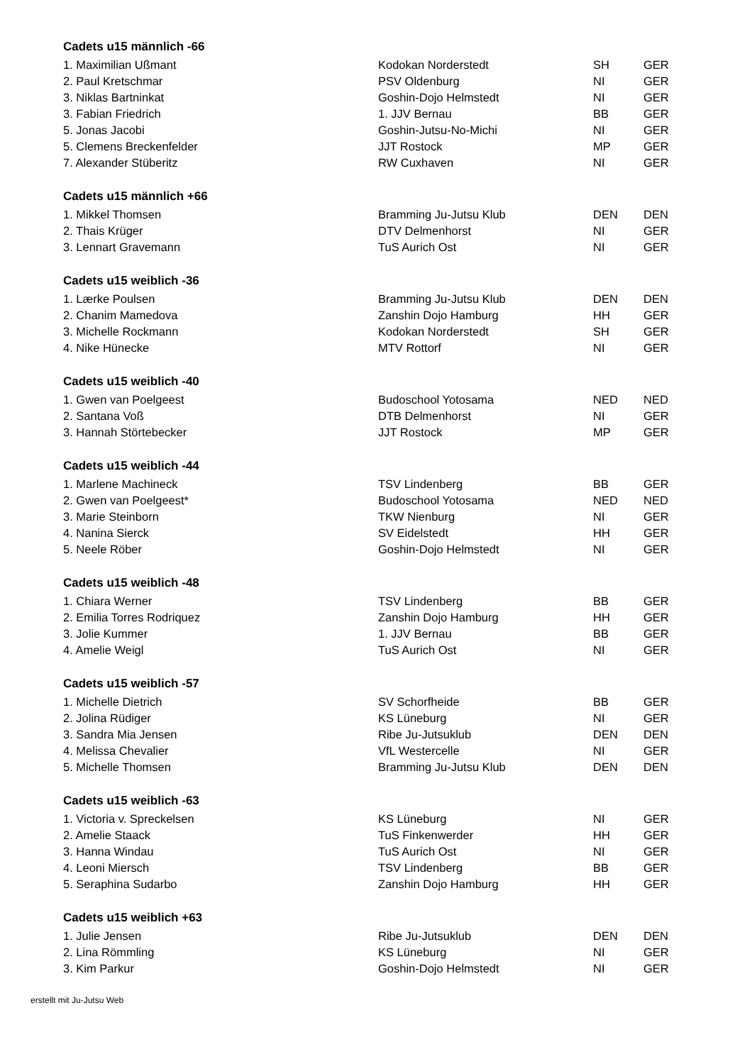Cadets u15 männlich -66
| 1. Maximilian Ußmant | Kodokan Norderstedt | SH | GER |
| 2. Paul Kretschmar | PSV Oldenburg | NI | GER |
| 3. Niklas Bartninkat | Goshin-Dojo Helmstedt | NI | GER |
| 3. Fabian Friedrich | 1. JJV Bernau | BB | GER |
| 5. Jonas Jacobi | Goshin-Jutsu-No-Michi | NI | GER |
| 5. Clemens Breckenfelder | JJT Rostock | MP | GER |
| 7. Alexander Stüberitz | RW Cuxhaven | NI | GER |
Cadets u15 männlich +66
| 1. Mikkel Thomsen | Bramming Ju-Jutsu Klub | DEN | DEN |
| 2. Thais Krüger | DTV Delmenhorst | NI | GER |
| 3. Lennart Gravemann | TuS Aurich Ost | NI | GER |
Cadets u15 weiblich -36
| 1. Lærke Poulsen | Bramming Ju-Jutsu Klub | DEN | DEN |
| 2. Chanim Mamedova | Zanshin Dojo Hamburg | HH | GER |
| 3. Michelle Rockmann | Kodokan Norderstedt | SH | GER |
| 4. Nike Hünecke | MTV Rottorf | NI | GER |
Cadets u15 weiblich -40
| 1. Gwen van Poelgeest | Budoschool Yotosama | NED | NED |
| 2. Santana Voß | DTB Delmenhorst | NI | GER |
| 3. Hannah Störtebecker | JJT Rostock | MP | GER |
Cadets u15 weiblich -44
| 1. Marlene Machineck | TSV Lindenberg | BB | GER |
| 2. Gwen van Poelgeest* | Budoschool Yotosama | NED | NED |
| 3. Marie Steinborn | TKW Nienburg | NI | GER |
| 4. Nanina Sierck | SV Eidelstedt | HH | GER |
| 5. Neele Röber | Goshin-Dojo Helmstedt | NI | GER |
Cadets u15 weiblich -48
| 1. Chiara Werner | TSV Lindenberg | BB | GER |
| 2. Emilia Torres Rodriquez | Zanshin Dojo Hamburg | HH | GER |
| 3. Jolie Kummer | 1. JJV Bernau | BB | GER |
| 4. Amelie Weigl | TuS Aurich Ost | NI | GER |
Cadets u15 weiblich -57
| 1. Michelle Dietrich | SV Schorfheide | BB | GER |
| 2. Jolina Rüdiger | KS Lüneburg | NI | GER |
| 3. Sandra Mia Jensen | Ribe Ju-Jutsuklub | DEN | DEN |
| 4. Melissa Chevalier | VfL Westercelle | NI | GER |
| 5. Michelle Thomsen | Bramming Ju-Jutsu Klub | DEN | DEN |
Cadets u15 weiblich -63
| 1. Victoria v. Spreckelsen | KS Lüneburg | NI | GER |
| 2. Amelie Staack | TuS Finkenwerder | HH | GER |
| 3. Hanna Windau | TuS Aurich Ost | NI | GER |
| 4. Leoni Miersch | TSV Lindenberg | BB | GER |
| 5. Seraphina Sudarbo | Zanshin Dojo Hamburg | HH | GER |
Cadets u15 weiblich +63
| 1. Julie Jensen | Ribe Ju-Jutsuklub | DEN | DEN |
| 2. Lina Römmling | KS Lüneburg | NI | GER |
| 3. Kim Parkur | Goshin-Dojo Helmstedt | NI | GER |
erstellt mit Ju-Jutsu Web